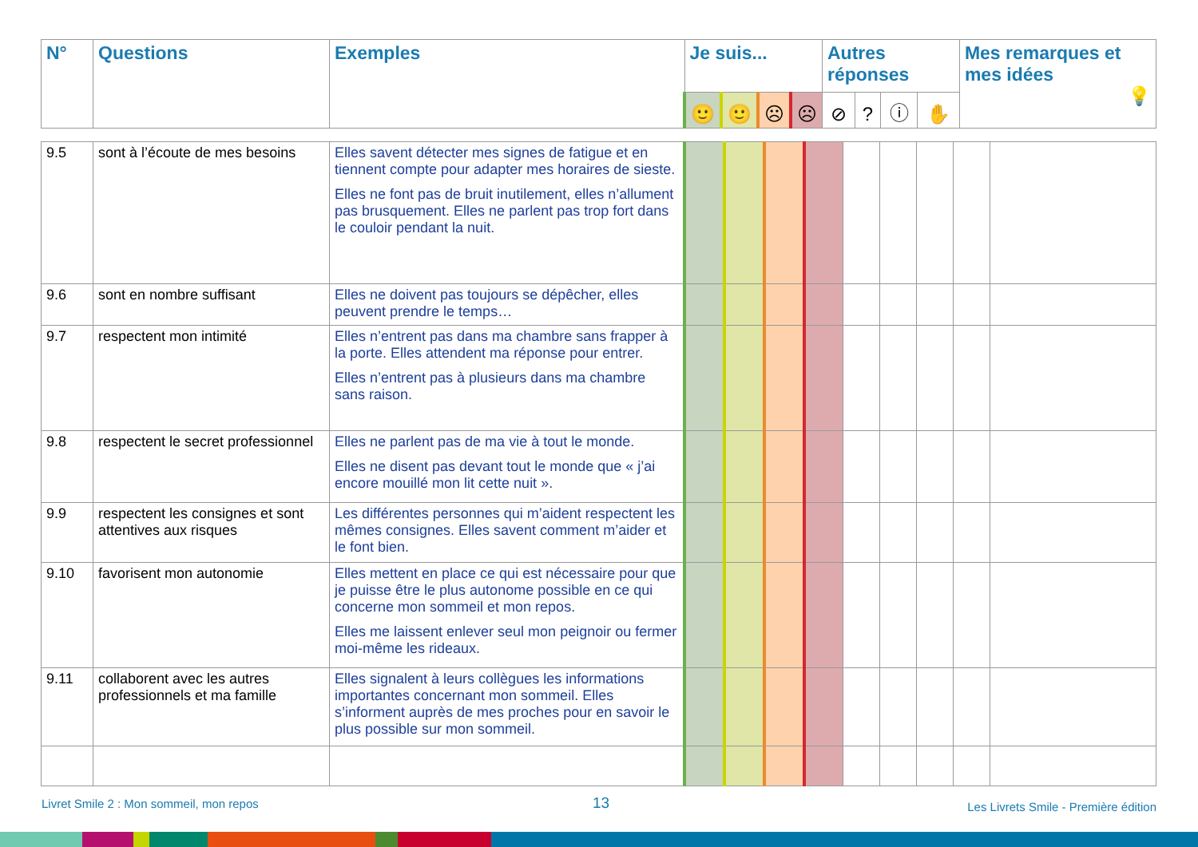| N° | Questions | Exemples | Je suis... | | | | Autres réponses | | | | Mes remarques et mes idées 💡 |
| --- | --- | --- | --- | --- | --- | --- | --- | --- | --- | --- | --- |
| | | | 🙂 | 🙂 | ☹ | ☹ | ⊘ | ? | ⓘ | ✋ | |
| 9.5 | sont à l’écoute de mes besoins | Elles savent détecter mes signes de fatigue et en tiennent compte pour adapter mes horaires de sieste. Elles ne font pas de bruit inutilement, elles n’allument pas brusquement. Elles ne parlent pas trop fort dans le couloir pendant la nuit. | | | | | | | | | |
| 9.6 | sont en nombre suffisant | Elles ne doivent pas toujours se dépêcher, elles peuvent prendre le temps… | | | | | | | | | |
| 9.7 | respectent mon intimité | Elles n’entrent pas dans ma chambre sans frapper à la porte. Elles attendent ma réponse pour entrer. Elles n’entrent pas à plusieurs dans ma chambre sans raison. | | | | | | | | | |
| 9.8 | respectent le secret professionnel | Elles ne parlent pas de ma vie à tout le monde. Elles ne disent pas devant tout le monde que « j’ai encore mouillé mon lit cette nuit ». | | | | | | | | | |
| 9.9 | respectent les consignes et sont attentives aux risques | Les différentes personnes qui m’aident respectent les mêmes consignes. Elles savent comment m’aider et le font bien. | | | | | | | | | |
| 9.10 | favorisent mon autonomie | Elles mettent en place ce qui est nécessaire pour que je puisse être le plus autonome possible en ce qui concerne mon sommeil et mon repos. Elles me laissent enlever seul mon peignoir ou fermer moi-même les rideaux. | | | | | | | | | |
| 9.11 | collaborent avec les autres professionnels et ma famille | Elles signalent à leurs collègues les informations importantes concernant mon sommeil. Elles s’informent auprès de mes proches pour en savoir le plus possible sur mon sommeil. | | | | | | | | | |
Livret Smile 2 : Mon sommeil, mon repos
13
Les Livrets Smile - Première édition